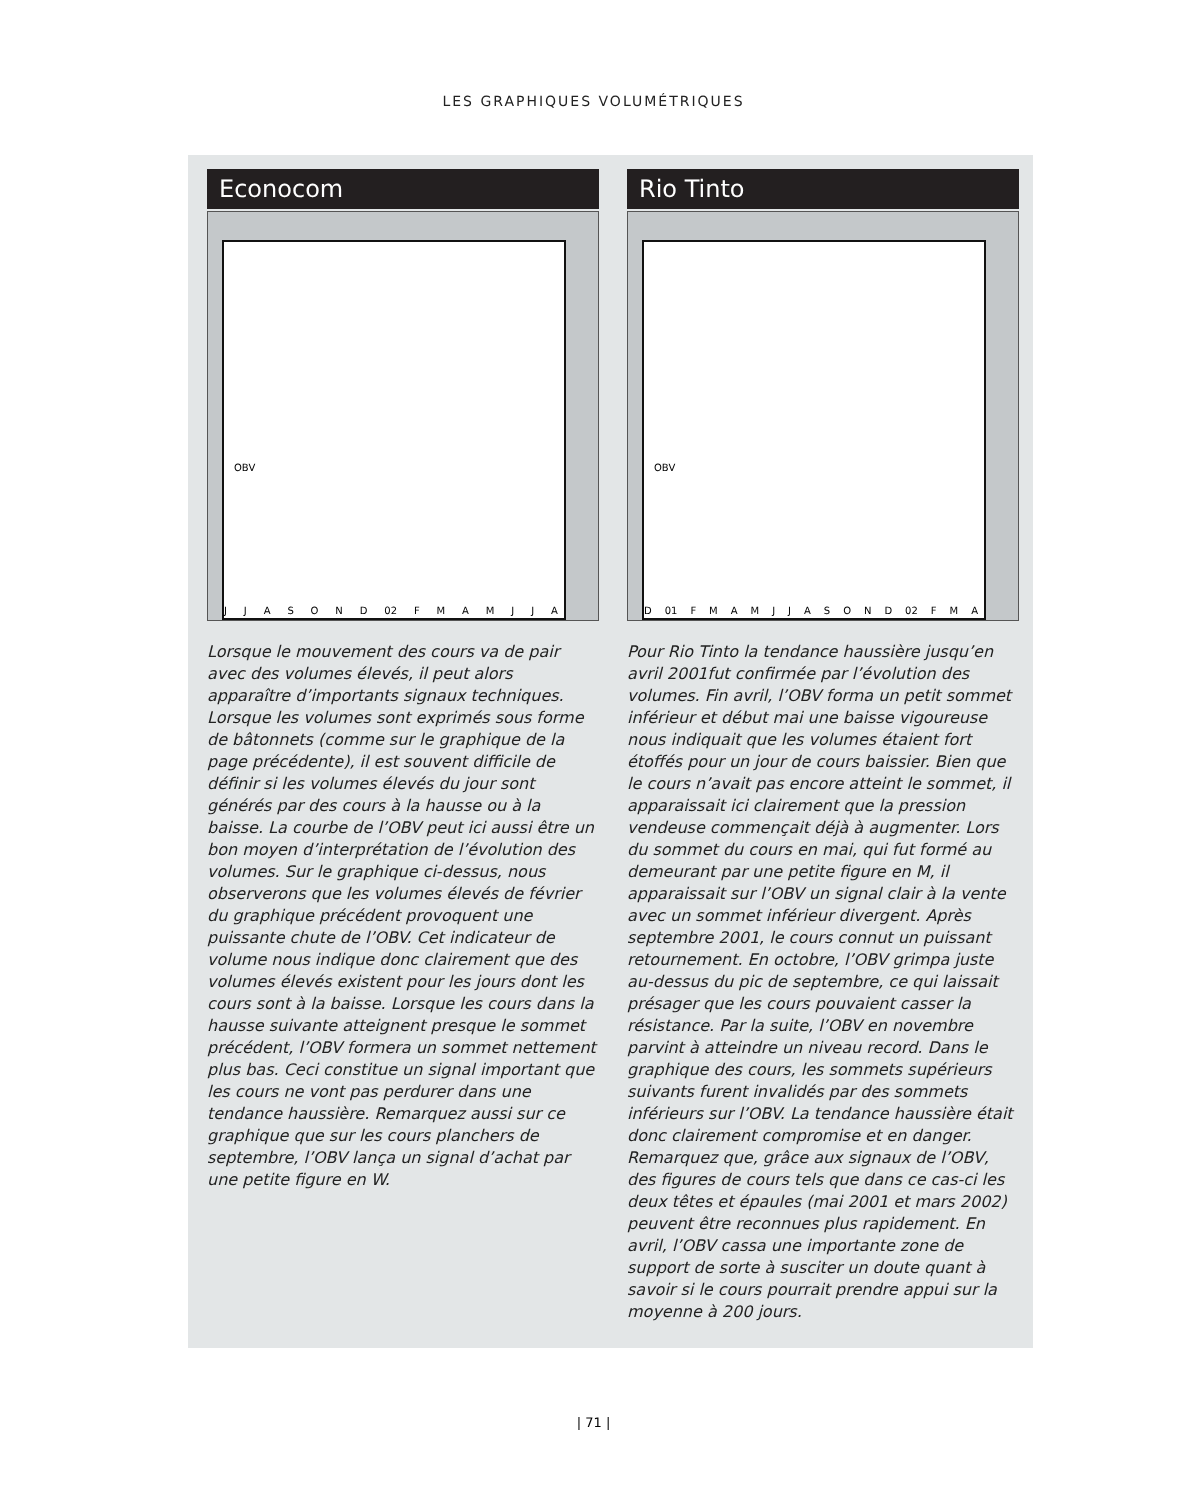LES GRAPHIQUES VOLUMÉTRIQUES
Econocom
OBV
J J A S O N D 02 F M A M J J A
Lorsque le mouvement des cours va de pair avec des volumes élevés, il peut alors apparaître d’importants signaux techniques. Lorsque les volumes sont exprimés sous forme de bâtonnets (comme sur le graphique de la page précédente), il est souvent difficile de définir si les volumes élevés du jour sont générés par des cours à la hausse ou à la baisse. La courbe de l’OBV peut ici aussi être un bon moyen d’interprétation de l’évolution des volumes. Sur le graphique ci-dessus, nous observerons que les volumes élevés de février du graphique précédent provoquent une puissante chute de l’OBV. Cet indicateur de volume nous indique donc clairement que des volumes élevés existent pour les jours dont les cours sont à la baisse. Lorsque les cours dans la hausse suivante atteignent presque le sommet précédent, l’OBV formera un sommet nettement plus bas. Ceci constitue un signal important que les cours ne vont pas perdurer dans une tendance haussière. Remarquez aussi sur ce graphique que sur les cours planchers de septembre, l’OBV lança un signal d’achat par une petite figure en W.
Rio Tinto
OBV
D 01 F M A M J J A S O N D 02 F M A
Pour Rio Tinto la tendance haussière jusqu’en avril 2001fut confirmée par l’évolution des volumes. Fin avril, l’OBV forma un petit sommet inférieur et début mai une baisse vigoureuse nous indiquait que les volumes étaient fort étoffés pour un jour de cours baissier. Bien que le cours n’avait pas encore atteint le sommet, il apparaissait ici clairement que la pression vendeuse commençait déjà à augmenter. Lors du sommet du cours en mai, qui fut formé au demeurant par une petite figure en M, il apparaissait sur l’OBV un signal clair à la vente avec un sommet inférieur divergent. Après septembre 2001, le cours connut un puissant retournement. En octobre, l’OBV grimpa juste au-dessus du pic de septembre, ce qui laissait présager que les cours pouvaient casser la résistance. Par la suite, l’OBV en novembre parvint à atteindre un niveau record. Dans le graphique des cours, les sommets supérieurs suivants furent invalidés par des sommets inférieurs sur l’OBV. La tendance haussière était donc clairement compromise et en danger. Remarquez que, grâce aux signaux de l’OBV, des figures de cours tels que dans ce cas-ci les deux têtes et épaules (mai 2001 et mars 2002) peuvent être reconnues plus rapidement. En avril, l’OBV cassa une importante zone de support de sorte à susciter un doute quant à savoir si le cours pourrait prendre appui sur la moyenne à 200 jours.
| 71 |